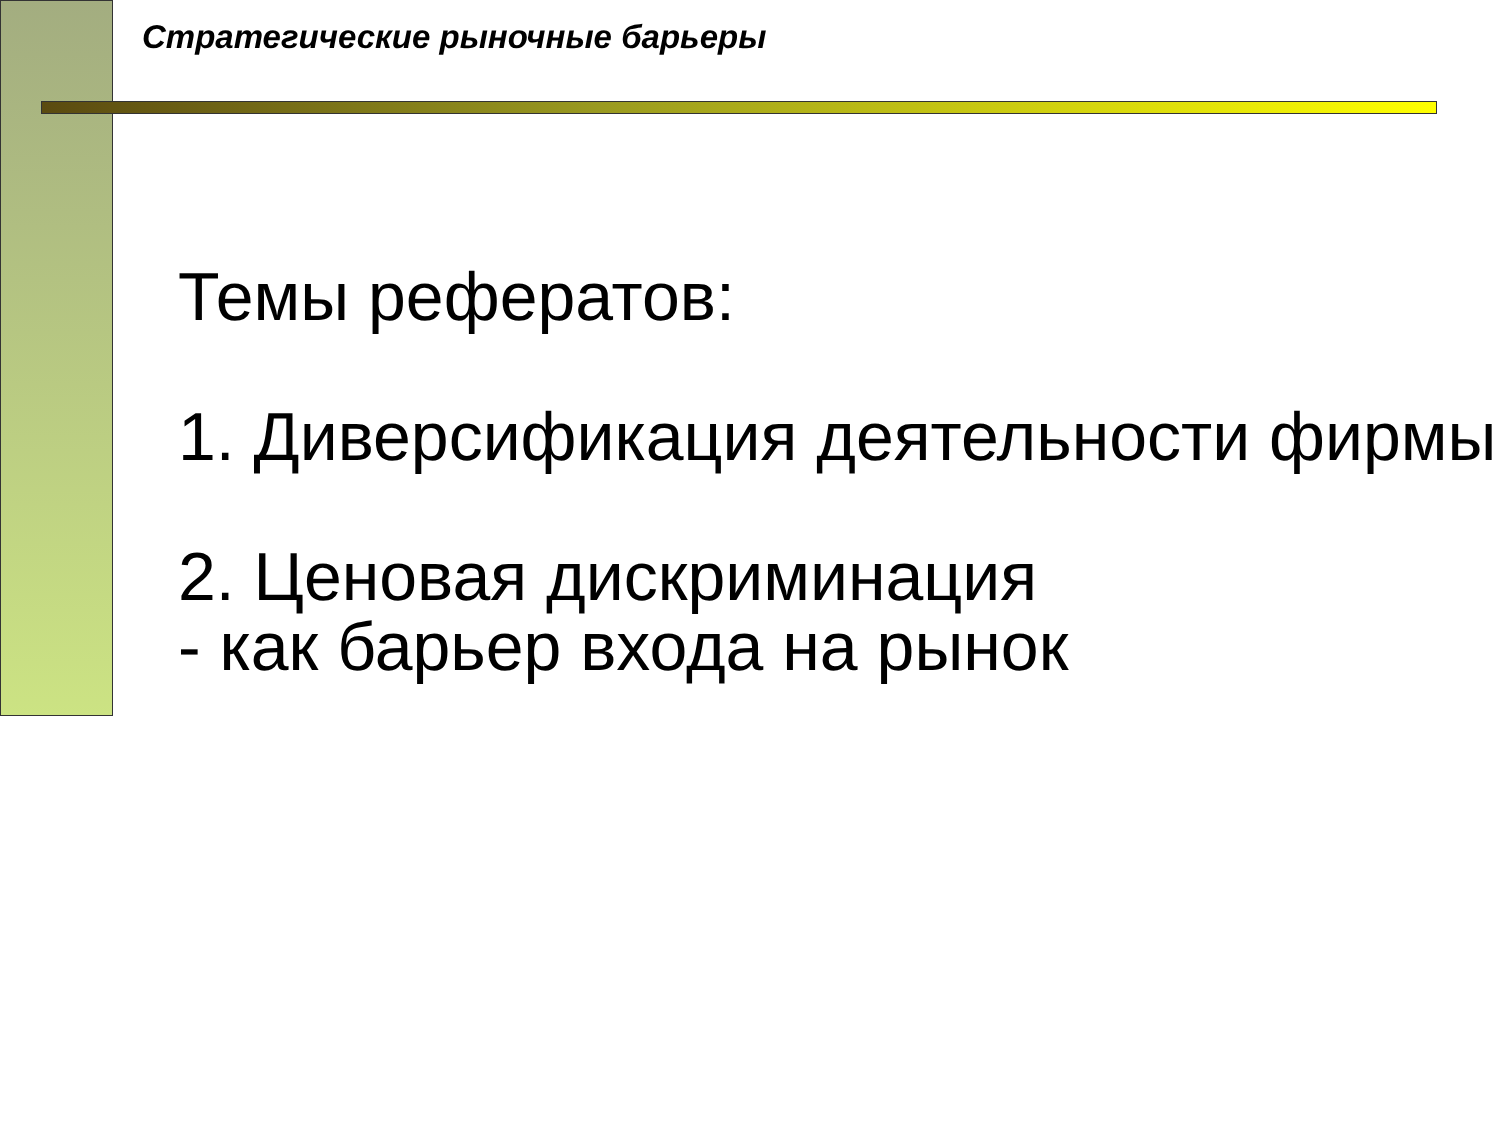Стратегические рыночные барьеры
Темы рефератов:
1. Диверсификация деятельности фирмы
2. Ценовая дискриминация
- как барьер входа на рынок